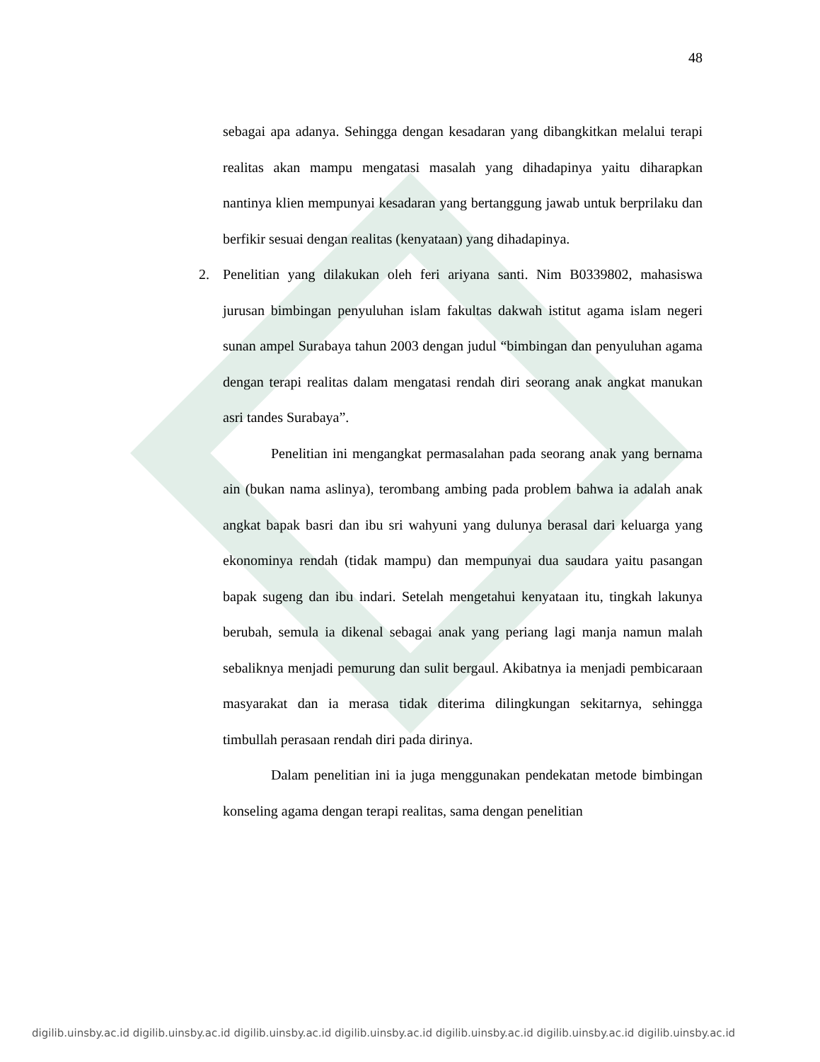48
sebagai apa adanya. Sehingga dengan kesadaran yang dibangkitkan melalui terapi realitas akan mampu mengatasi masalah yang dihadapinya yaitu diharapkan nantinya klien mempunyai kesadaran yang bertanggung jawab untuk berprilaku dan berfikir sesuai dengan realitas (kenyataan) yang dihadapinya.
2. Penelitian yang dilakukan oleh feri ariyana santi. Nim B0339802, mahasiswa jurusan bimbingan penyuluhan islam fakultas dakwah istitut agama islam negeri sunan ampel Surabaya tahun 2003 dengan judul “bimbingan dan penyuluhan agama dengan terapi realitas dalam mengatasi rendah diri seorang anak angkat manukan asri tandes Surabaya”.
Penelitian ini mengangkat permasalahan pada seorang anak yang bernama ain (bukan nama aslinya), terombang ambing pada problem bahwa ia adalah anak angkat bapak basri dan ibu sri wahyuni yang dulunya berasal dari keluarga yang ekonominya rendah (tidak mampu) dan mempunyai dua saudara yaitu pasangan bapak sugeng dan ibu indari. Setelah mengetahui kenyataan itu, tingkah lakunya berubah, semula ia dikenal sebagai anak yang periang lagi manja namun malah sebaliknya menjadi pemurung dan sulit bergaul. Akibatnya ia menjadi pembicaraan masyarakat dan ia merasa tidak diterima dilingkungan sekitarnya, sehingga timbullah perasaan rendah diri pada dirinya.
Dalam penelitian ini ia juga menggunakan pendekatan metode bimbingan konseling agama dengan terapi realitas, sama dengan penelitian
digilib.uinsby.ac.id digilib.uinsby.ac.id digilib.uinsby.ac.id digilib.uinsby.ac.id digilib.uinsby.ac.id digilib.uinsby.ac.id digilib.uinsby.ac.id